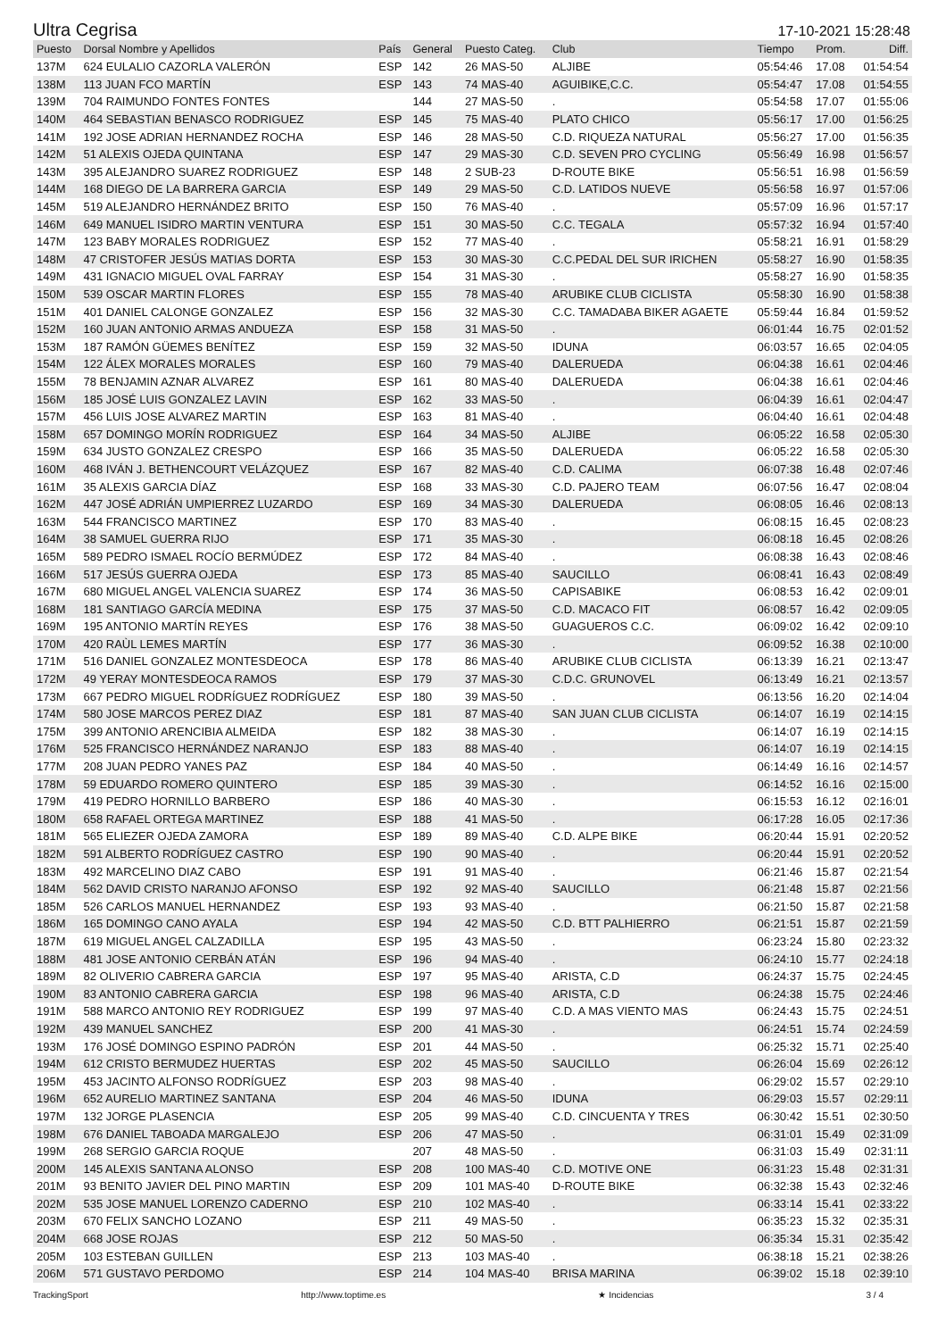Ultra Cegrisa 17-10-2021 15:28:48
| Puesto | Dorsal Nombre y Apellidos | País | General | Puesto Categ. | Club | Tiempo | Prom. | Diff. |
| --- | --- | --- | --- | --- | --- | --- | --- | --- |
| 137M | 624 EULALIO CAZORLA VALERÓN | ESP | 142 | 26 MAS-50 | ALJIBE | 05:54:46 | 17.08 | 01:54:54 |
| 138M | 113 JUAN FCO MARTÍN | ESP | 143 | 74 MAS-40 | AGUIBIKE,C.C. | 05:54:47 | 17.08 | 01:54:55 |
| 139M | 704 RAIMUNDO FONTES FONTES | | 144 | 27 MAS-50 | . | 05:54:58 | 17.07 | 01:55:06 |
| 140M | 464 SEBASTIAN BENASCO RODRIGUEZ | ESP | 145 | 75 MAS-40 | PLATO CHICO | 05:56:17 | 17.00 | 01:56:25 |
| 141M | 192 JOSE ADRIAN HERNANDEZ ROCHA | ESP | 146 | 28 MAS-50 | C.D. RIQUEZA NATURAL | 05:56:27 | 17.00 | 01:56:35 |
| 142M | 51 ALEXIS OJEDA QUINTANA | ESP | 147 | 29 MAS-30 | C.D. SEVEN PRO CYCLING | 05:56:49 | 16.98 | 01:56:57 |
| 143M | 395 ALEJANDRO SUAREZ RODRIGUEZ | ESP | 148 | 2 SUB-23 | D-ROUTE BIKE | 05:56:51 | 16.98 | 01:56:59 |
| 144M | 168 DIEGO DE LA BARRERA GARCIA | ESP | 149 | 29 MAS-50 | C.D. LATIDOS NUEVE | 05:56:58 | 16.97 | 01:57:06 |
| 145M | 519 ALEJANDRO HERNÁNDEZ BRITO | ESP | 150 | 76 MAS-40 | . | 05:57:09 | 16.96 | 01:57:17 |
| 146M | 649 MANUEL ISIDRO MARTIN VENTURA | ESP | 151 | 30 MAS-50 | C.C. TEGALA | 05:57:32 | 16.94 | 01:57:40 |
| 147M | 123 BABY MORALES RODRIGUEZ | ESP | 152 | 77 MAS-40 | . | 05:58:21 | 16.91 | 01:58:29 |
| 148M | 47 CRISTOFER JESÚS MATIAS DORTA | ESP | 153 | 30 MAS-30 | C.C.PEDAL DEL SUR IRICHEN | 05:58:27 | 16.90 | 01:58:35 |
| 149M | 431 IGNACIO MIGUEL OVAL FARRAY | ESP | 154 | 31 MAS-30 | . | 05:58:27 | 16.90 | 01:58:35 |
| 150M | 539 OSCAR MARTIN FLORES | ESP | 155 | 78 MAS-40 | ARUBIKE CLUB CICLISTA | 05:58:30 | 16.90 | 01:58:38 |
| 151M | 401 DANIEL CALONGE GONZALEZ | ESP | 156 | 32 MAS-30 | C.C. TAMADABA BIKER AGAETE | 05:59:44 | 16.84 | 01:59:52 |
| 152M | 160 JUAN ANTONIO ARMAS ANDUEZA | ESP | 158 | 31 MAS-50 | . | 06:01:44 | 16.75 | 02:01:52 |
| 153M | 187 RAMÓN GÜEMES BENÍTEZ | ESP | 159 | 32 MAS-50 | IDUNA | 06:03:57 | 16.65 | 02:04:05 |
| 154M | 122 ÁLEX MORALES MORALES | ESP | 160 | 79 MAS-40 | DALERUEDA | 06:04:38 | 16.61 | 02:04:46 |
| 155M | 78 BENJAMIN AZNAR ALVAREZ | ESP | 161 | 80 MAS-40 | DALERUEDA | 06:04:38 | 16.61 | 02:04:46 |
| 156M | 185 JOSÉ LUIS GONZALEZ LAVIN | ESP | 162 | 33 MAS-50 | . | 06:04:39 | 16.61 | 02:04:47 |
| 157M | 456 LUIS JOSE ALVAREZ MARTIN | ESP | 163 | 81 MAS-40 | . | 06:04:40 | 16.61 | 02:04:48 |
| 158M | 657 DOMINGO MORÍN RODRIGUEZ | ESP | 164 | 34 MAS-50 | ALJIBE | 06:05:22 | 16.58 | 02:05:30 |
| 159M | 634 JUSTO GONZALEZ CRESPO | ESP | 166 | 35 MAS-50 | DALERUEDA | 06:05:22 | 16.58 | 02:05:30 |
| 160M | 468 IVÁN J. BETHENCOURT VELÁZQUEZ | ESP | 167 | 82 MAS-40 | C.D. CALIMA | 06:07:38 | 16.48 | 02:07:46 |
| 161M | 35 ALEXIS GARCIA DÍAZ | ESP | 168 | 33 MAS-30 | C.D. PAJERO TEAM | 06:07:56 | 16.47 | 02:08:04 |
| 162M | 447 JOSÉ ADRIÁN UMPIERREZ LUZARDO | ESP | 169 | 34 MAS-30 | DALERUEDA | 06:08:05 | 16.46 | 02:08:13 |
| 163M | 544 FRANCISCO MARTINEZ | ESP | 170 | 83 MAS-40 | . | 06:08:15 | 16.45 | 02:08:23 |
| 164M | 38 SAMUEL GUERRA RIJO | ESP | 171 | 35 MAS-30 | . | 06:08:18 | 16.45 | 02:08:26 |
| 165M | 589 PEDRO ISMAEL ROCÍO BERMÚDEZ | ESP | 172 | 84 MAS-40 | . | 06:08:38 | 16.43 | 02:08:46 |
| 166M | 517 JESÚS GUERRA OJEDA | ESP | 173 | 85 MAS-40 | SAUCILLO | 06:08:41 | 16.43 | 02:08:49 |
| 167M | 680 MIGUEL ANGEL VALENCIA SUAREZ | ESP | 174 | 36 MAS-50 | CAPISABIKE | 06:08:53 | 16.42 | 02:09:01 |
| 168M | 181 SANTIAGO GARCÍA MEDINA | ESP | 175 | 37 MAS-50 | C.D. MACACO FIT | 06:08:57 | 16.42 | 02:09:05 |
| 169M | 195 ANTONIO MARTÍN REYES | ESP | 176 | 38 MAS-50 | GUAGUEROS C.C. | 06:09:02 | 16.42 | 02:09:10 |
| 170M | 420 RAÙL LEMES MARTÍN | ESP | 177 | 36 MAS-30 | . | 06:09:52 | 16.38 | 02:10:00 |
| 171M | 516 DANIEL GONZALEZ MONTESDEOCA | ESP | 178 | 86 MAS-40 | ARUBIKE CLUB CICLISTA | 06:13:39 | 16.21 | 02:13:47 |
| 172M | 49 YERAY MONTESDEOCA RAMOS | ESP | 179 | 37 MAS-30 | C.D.C. GRUNOVEL | 06:13:49 | 16.21 | 02:13:57 |
| 173M | 667 PEDRO MIGUEL RODRÍGUEZ RODRÍGUEZ | ESP | 180 | 39 MAS-50 | . | 06:13:56 | 16.20 | 02:14:04 |
| 174M | 580 JOSE MARCOS PEREZ DIAZ | ESP | 181 | 87 MAS-40 | SAN JUAN CLUB CICLISTA | 06:14:07 | 16.19 | 02:14:15 |
| 175M | 399 ANTONIO ARENCIBIA ALMEIDA | ESP | 182 | 38 MAS-30 | . | 06:14:07 | 16.19 | 02:14:15 |
| 176M | 525 FRANCISCO HERNÁNDEZ NARANJO | ESP | 183 | 88 MAS-40 | . | 06:14:07 | 16.19 | 02:14:15 |
| 177M | 208 JUAN PEDRO YANES PAZ | ESP | 184 | 40 MAS-50 | . | 06:14:49 | 16.16 | 02:14:57 |
| 178M | 59 EDUARDO ROMERO QUINTERO | ESP | 185 | 39 MAS-30 | . | 06:14:52 | 16.16 | 02:15:00 |
| 179M | 419 PEDRO HORNILLO BARBERO | ESP | 186 | 40 MAS-30 | . | 06:15:53 | 16.12 | 02:16:01 |
| 180M | 658 RAFAEL ORTEGA MARTINEZ | ESP | 188 | 41 MAS-50 | . | 06:17:28 | 16.05 | 02:17:36 |
| 181M | 565 ELIEZER OJEDA ZAMORA | ESP | 189 | 89 MAS-40 | C.D. ALPE BIKE | 06:20:44 | 15.91 | 02:20:52 |
| 182M | 591 ALBERTO RODRÍGUEZ CASTRO | ESP | 190 | 90 MAS-40 | . | 06:20:44 | 15.91 | 02:20:52 |
| 183M | 492 MARCELINO DIAZ CABO | ESP | 191 | 91 MAS-40 | . | 06:21:46 | 15.87 | 02:21:54 |
| 184M | 562 DAVID CRISTO NARANJO AFONSO | ESP | 192 | 92 MAS-40 | SAUCILLO | 06:21:48 | 15.87 | 02:21:56 |
| 185M | 526 CARLOS MANUEL HERNANDEZ | ESP | 193 | 93 MAS-40 | . | 06:21:50 | 15.87 | 02:21:58 |
| 186M | 165 DOMINGO CANO AYALA | ESP | 194 | 42 MAS-50 | C.D. BTT PALHIERRO | 06:21:51 | 15.87 | 02:21:59 |
| 187M | 619 MIGUEL ANGEL CALZADILLA | ESP | 195 | 43 MAS-50 | . | 06:23:24 | 15.80 | 02:23:32 |
| 188M | 481 JOSE ANTONIO CERBÁN ATÁN | ESP | 196 | 94 MAS-40 | . | 06:24:10 | 15.77 | 02:24:18 |
| 189M | 82 OLIVERIO CABRERA GARCIA | ESP | 197 | 95 MAS-40 | ARISTA, C.D | 06:24:37 | 15.75 | 02:24:45 |
| 190M | 83 ANTONIO CABRERA GARCIA | ESP | 198 | 96 MAS-40 | ARISTA, C.D | 06:24:38 | 15.75 | 02:24:46 |
| 191M | 588 MARCO ANTONIO REY RODRIGUEZ | ESP | 199 | 97 MAS-40 | C.D. A MAS VIENTO MAS | 06:24:43 | 15.75 | 02:24:51 |
| 192M | 439 MANUEL SANCHEZ | ESP | 200 | 41 MAS-30 | . | 06:24:51 | 15.74 | 02:24:59 |
| 193M | 176 JOSÉ DOMINGO ESPINO PADRÓN | ESP | 201 | 44 MAS-50 | . | 06:25:32 | 15.71 | 02:25:40 |
| 194M | 612 CRISTO BERMUDEZ HUERTAS | ESP | 202 | 45 MAS-50 | SAUCILLO | 06:26:04 | 15.69 | 02:26:12 |
| 195M | 453 JACINTO ALFONSO RODRÍGUEZ | ESP | 203 | 98 MAS-40 | . | 06:29:02 | 15.57 | 02:29:10 |
| 196M | 652 AURELIO MARTINEZ SANTANA | ESP | 204 | 46 MAS-50 | IDUNA | 06:29:03 | 15.57 | 02:29:11 |
| 197M | 132 JORGE PLASENCIA | ESP | 205 | 99 MAS-40 | C.D. CINCUENTA Y TRES | 06:30:42 | 15.51 | 02:30:50 |
| 198M | 676 DANIEL TABOADA MARGALEJO | ESP | 206 | 47 MAS-50 | . | 06:31:01 | 15.49 | 02:31:09 |
| 199M | 268 SERGIO GARCIA ROQUE | | 207 | 48 MAS-50 | . | 06:31:03 | 15.49 | 02:31:11 |
| 200M | 145 ALEXIS SANTANA ALONSO | ESP | 208 | 100 MAS-40 | C.D. MOTIVE ONE | 06:31:23 | 15.48 | 02:31:31 |
| 201M | 93 BENITO JAVIER DEL PINO MARTIN | ESP | 209 | 101 MAS-40 | D-ROUTE BIKE | 06:32:38 | 15.43 | 02:32:46 |
| 202M | 535 JOSE MANUEL LORENZO CADERNO | ESP | 210 | 102 MAS-40 | . | 06:33:14 | 15.41 | 02:33:22 |
| 203M | 670 FELIX SANCHO LOZANO | ESP | 211 | 49 MAS-50 | . | 06:35:23 | 15.32 | 02:35:31 |
| 204M | 668 JOSE ROJAS | ESP | 212 | 50 MAS-50 | . | 06:35:34 | 15.31 | 02:35:42 |
| 205M | 103 ESTEBAN GUILLEN | ESP | 213 | 103 MAS-40 | . | 06:38:18 | 15.21 | 02:38:26 |
| 206M | 571 GUSTAVO PERDOMO | ESP | 214 | 104 MAS-40 | BRISA MARINA | 06:39:02 | 15.18 | 02:39:10 |
TrackingSport http://www.toptime.es ★ Incidencias 3 / 4